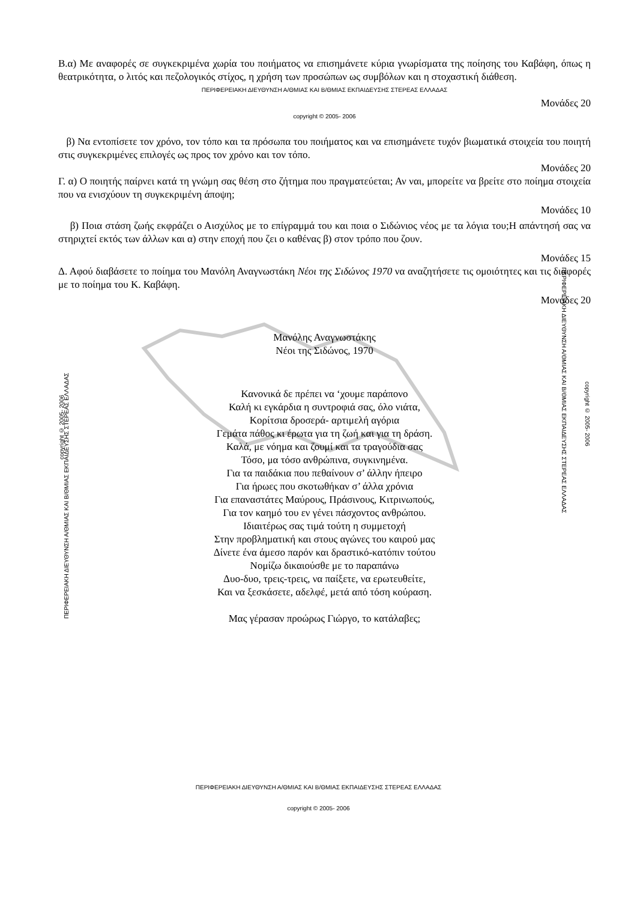ΠΕΡΙΦΕΡΕΙΑΚΗ ΔΙΕΥΘΥΝΣΗ Α/ΘΜΙΑΣ ΚΑΙ Β/ΘΜΙΑΣ ΕΚΠΑΙΔΕΥΣΗΣ ΣΤΕΡΕΑΣ ΕΛΛΑΔΑΣ
ΠΕΡΙΦΕΡΕΙΑΚΗ ΔΙΕΥΘΥΝΣΗ Α/ΘΜΙΑΣ ΚΑΙ Β/ΘΜΙΑΣ ΕΚΠΑΙΔΕΥΣΗΣ ΣΤΕΡΕΑΣ ΕΛΛΑΔΑΣ
Β.α) Με αναφορές σε συγκεκριμένα χωρία του ποιήματος να επισημάνετε κύρια γνωρίσματα της ποίησης του Καβάφη, όπως η θεατρικότητα, ο λιτός και πεζολογικός στίχος, η χρήση των προσώπων ως συμβόλων και η στοχαστική διάθεση.
ΠΕΡΙΦΕΡΕΙΑΚΗ ΔΙΕΥΘΥΝΣΗ Α/ΘΜΙΑΣ ΚΑΙ Β/ΘΜΙΑΣ ΕΚΠΑΙΔΕΥΣΗΣ ΣΤΕΡΕΑΣ ΕΛΛΑΔΑΣ
Μονάδες 20
copyright © 2005- 2006
β) Να εντοπίσετε τον χρόνο, τον τόπο και τα πρόσωπα του ποιήματος και να επισημάνετε τυχόν βιωματικά στοιχεία του ποιητή στις συγκεκριμένες επιλογές ως προς τον χρόνο και τον τόπο.
Μονάδες 20
Γ. α) Ο ποιητής παίρνει κατά τη γνώμη σας θέση στο ζήτημα που πραγματεύεται; Αν ναι, μπορείτε να βρείτε στο ποίημα στοιχεία που να ενισχύουν τη συγκεκριμένη άποψη;
Μονάδες 10
β) Ποια στάση ζωής εκφράζει ο Αισχύλος με το επίγραμμά του και ποια ο Σιδώνιος νέος με τα λόγια του;Η απάντησή σας να στηριχτεί εκτός των άλλων και α) στην εποχή που ζει ο καθένας β) στον τρόπο που ζουν.
Μονάδες 15
Δ. Αφού διαβάσετε το ποίημα του Μανόλη Αναγνωστάκη Νέοι της Σιδώνος 1970 να αναζητήσετε τις ομοιότητες και τις διαφορές με το ποίημα του Κ. Καβάφη.
Μονάδες 20
Μανόλης Αναγνωστάκης
Νέοι της Σιδώνος, 1970
copyright © 2005- 2006
Κανονικά δε πρέπει να ‘χουμε παράπονο
Καλή κι εγκάρδια η συντροφιά σας, όλο νιάτα,
Κορίτσια δροσερά- αρτιμελή αγόρια
Γεμάτα πάθος κι έρωτα για τη ζωή και για τη δράση.
Καλά, με νόημα και ζουμί και τα τραγούδια σας
Τόσο, μα τόσο ανθρώπινα, συγκινημένα.
Για τα παιδάκια που πεθαίνουν σ’ άλλην ήπειρο
Για ήρωες που σκοτωθήκαν σ’ άλλα χρόνια
Για επαναστάτες Μαύρους, Πράσινους, Κιτρινωπούς,
Για τον καημό του εν γένει πάσχοντος ανθρώπου.
Ιδιαιτέρως σας τιμά τούτη η συμμετοχή
Στην προβληματική και στους αγώνες του καιρού μας
Δίνετε ένα άμεσο παρόν και δραστικό-κατόπιν τούτου
Νομίζω δικαιούσθε με το παραπάνω
Δυο-δυο, τρεις-τρεις, να παίξετε, να ερωτευθείτε,
Και να ξεσκάσετε, αδελφέ, μετά από τόση κούραση.
Μας γέρασαν προώρως Γιώργο, το κατάλαβες;
copyright © 2005- 2006
ΠΕΡΙΦΕΡΕΙΑΚΗ ΔΙΕΥΘΥΝΣΗ Α/ΘΜΙΑΣ ΚΑΙ Β/ΘΜΙΑΣ ΕΚΠΑΙΔΕΥΣΗΣ ΣΤΕΡΕΑΣ ΕΛΛΑΔΑΣ
copyright © 2005- 2006